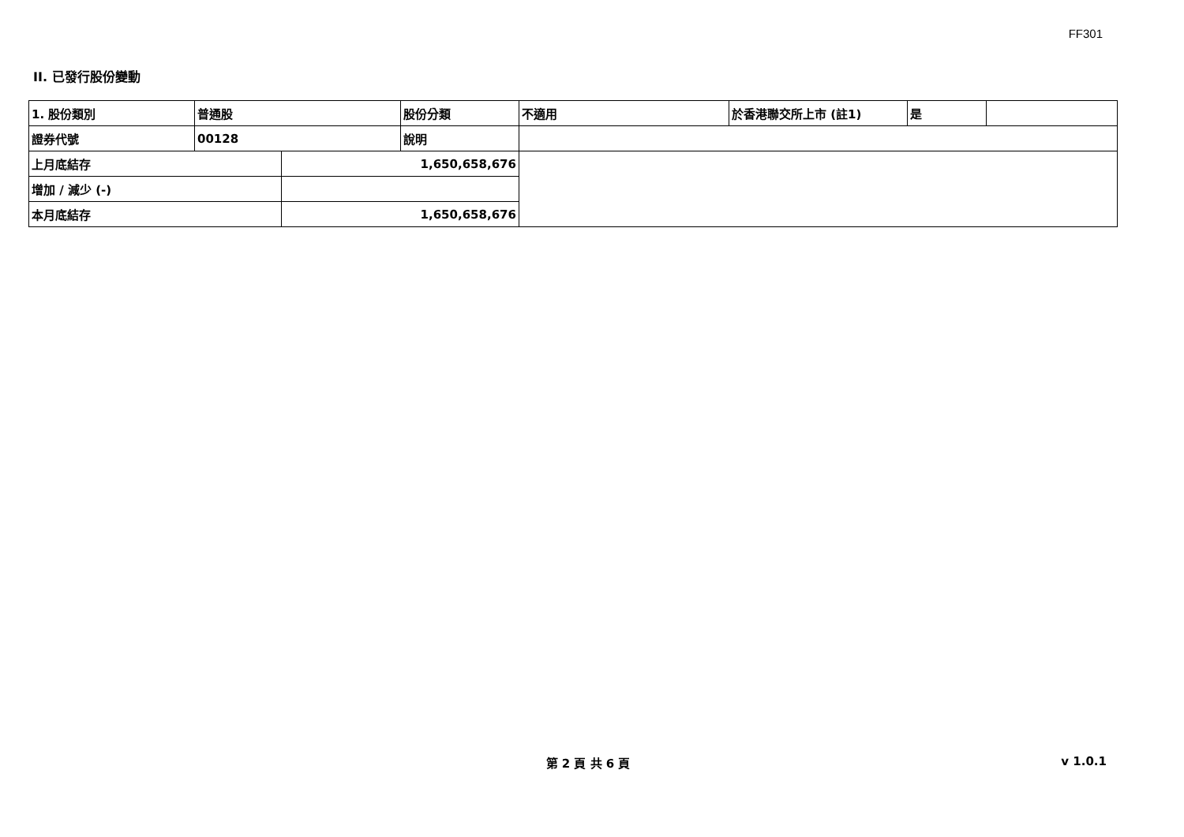FF301
II. 已發行股份變動
| 1. 股份類別 | 普通股 | | 股份分類 | 不適用 | 於香港聯交所上市 (註1) | 是 | |
| 證券代號 | 00128 | | 說明 | | | | |
| 上月底結存 | | 1,650,658,676 | | | | | |
| 增加 / 減少 (-) | | | | | | | |
| 本月底結存 | | 1,650,658,676 | | | | | |
第 2 頁 共 6 頁 v 1.0.1